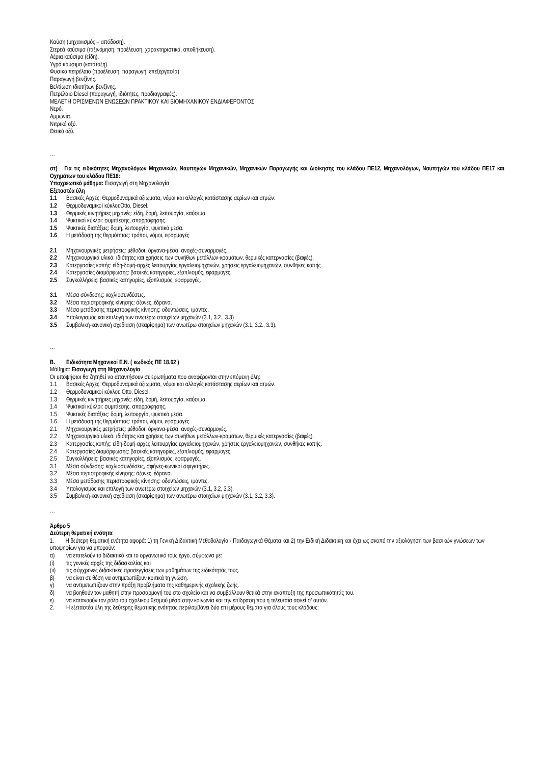Καύση (μηχανισμός – απόδοση).
Στερεά καύσιμα (ταξινόμηση, προέλευση, χαρακτηριστικά, αποθήκευση).
Αέρια καύσιμα (είδη).
Υγρά καύσιμα (κατάταξη).
Φυσικό πετρέλαιο (προέλευση, παραγωγή, επεξεργασία)
Παραγωγή βενζίνης.
Βελτίωση ιδιοτήτων βενζίνης.
Πετρέλαιο Diesel (παραγωγή, ιδιότητες, προδιαγραφές).
ΜΕΛΕΤΗ ΟΡΙΣΜΕΝΩΝ ΕΝΩΣΕΩΝ ΠΡΑΚΤΙΚΟΥ ΚΑΙ ΒΙΟΜΗΧΑΝΙΚΟΥ ΕΝΔΙΑΦΕΡΟΝΤΟΣ
Νερό.
Αμμωνία.
Νιτρικό οξύ.
Θειικό οξύ.
…
στ) Για τις ειδικότητες Μηχανολόγων Μηχανικών, Ναυπηγών Μηχανικών, Μηχανικών Παραγωγής και Διοίκησης του κλάδου ΠΕ12, Μηχανολόγων, Ναυπηγών του κλάδου ΠΕ17 και Οχημάτων του κλάδου ΠΕ18:
Υποχρεωτικό μάθημα: Εισαγωγή στη Μηχανολογία
Εξεταστέα ύλη
1.1 Βασικές Αρχές: Θερμοδυναμικά αξιώματα, νόμοι και αλλαγές κατάστασης αερίων και ατμών.
1.2 Θερμοδυναμικοί κύκλοι:Otto, Diesel.
1.3 Θερμικές κινητήριες μηχανές: είδη, δομή, λειτουργία, καύσιμα.
1.4 Ψυκτικοί κύκλοι: συμπίεσης, απορρόφησης.
1.5 Ψυκτικές διατάξεις: δομή, λειτουργία, ψυκτικά μέσα.
1.6 Η μετάδοση της θερμότητας: τρόποι, νόμοι, εφαρμογές
2.1 Μηχανουργικές μετρήσεις: μέθοδοι, όργανα-μέσα, ανοχές-συναρμογές.
2.2 Μηχανουργικά υλικά: ιδιότητες και χρήσεις των συνήθων μετάλλων-κραμάτων, θερμικές κατεργασίες (βαφές).
2.3 Κατεργασίες κοπής: είδη-δομή-αρχές λειτουργίας εργαλειομηχανών, χρήσεις εργαλειομηχανών, συνθήκες κοπής.
2.4 Κατεργασίες διαμόρφωσης: βασικές κατηγορίες, εξοπλισμός, εφαρμογές.
2.5 Συγκολλήσεις: βασικές κατηγορίες, εξοπλισμός, εφαρμογές.
3.1 Μέσα σύνδεσης: κοχλιοσυνδέσεις.
3.2 Μέσα περιστροφικής κίνησης: άξονες, έδρανα.
3.3 Μέσα μετάδοσης περιστροφικής κίνησης: οδοντώσεις, ιμάντες.
3.4 Υπολογισμός και επιλογή των ανωτέρω στοιχείων μηχανών (3.1, 3.2., 3.3)
3.5 Συμβολική-κανονική σχεδίαση (σκαρίφημα) των ανωτέρω στοιχείων μηχανών (3.1, 3.2., 3.3).
…
Β. Ειδικότητα Μηχανικοί Ε.Ν. ( κωδικός ΠΕ 18.62 )
Μάθημα: Εισαγωγή στη Μηχανολογία
Οι υποψήφιοι θα ζητηθεί να απαντήσουν σε ερωτήματα που αναφέρονται στην επόμενη ύλη:
1.1 Βασικές Αρχές: Θερμοδυναμικά αξιώματα, νόμοι και αλλαγές κατάστασης αερίων και ατμών.
1.2 Θερμοδυναμικοί κύκλοι: Otto, Diesel.
1.3 Θερμικές κινητήριες μηχανές: είδη, δομή, λειτουργία, καύσιμα.
1.4 Ψυκτικοί κύκλοι: συμπίεσης, απορρόφησης.
1.5 Ψυκτικές διατάξεις: δομή, λειτουργία, ψυκτικά μέσα.
1.6 Η μετάδοση της θερμότητας: τρόποι, νόμοι, εφαρμογές.
2.1 Μηχανουργικές μετρήσεις: μέθοδοι, όργανα-μέσα, ανοχές-συναρμογές.
2.2 Μηχανουργικά υλικά: ιδιότητες και χρήσεις των συνήθων μετάλλων-κραμάτων, θερμικές κατεργασίες (βαφές).
2.3 Κατεργασίες κοπής: είδη-δομή-αρχές λειτουργίας εργαλειομηχανών, χρήσεις εργαλειομηχανών, συνθήκες κοπής.
2.4 Κατεργασίες διαμόρφωσης: βασικές κατηγορίες, εξοπλισμός, εφαρμογές.
2.5 Συγκολλήσεις: βασικές κατηγορίες, εξοπλισμός, εφαρμογές.
3.1 Μέσα σύνδεσης: κοχλιοσυνδέσεις, σφήνες-κωνικοί σφιγκτήρες.
3.2 Μέσα περιστροφικής κίνησης: άξονες, έδρανα.
3.3 Μέσα μετάδοσης περιστροφικής κίνησης: οδοντώσεις, ιμάντες.
3.4 Υπολογισμός και επιλογή των ανωτέρω στοιχείων μηχανών (3.1, 3.2, 3.3).
3.5 Συμβολική-κανονική σχεδίαση (σκαρίφημα) των ανωτέρω στοιχείων μηχανών (3.1, 3.2, 3.3).
…
Άρθρο 5
Δεύτερη θεματική ενότητα
1. Η δεύτερη θεματική ενότητα αφορά: 1) τη Γενική Διδακτική Μεθοδολογία - Παιδαγωγικά Θέματα και 2) την Ειδική Διδακτική και έχει ως σκοπό την αξιολόγηση των βασικών γνώσεων των υποψηφίων για να μπορούν:
α) να επιτελούν το διδακτικό και το οργανωτικό τους έργο, σύμφωνα με:
(i) τις γενικές αρχές της διδασκαλίας και
(ii) τις σύγχρονες διδακτικές προσεγγίσεις των μαθημάτων της ειδικότητάς τους.
β) να είναι σε θέση να αντιμετωπίζουν κριτικά τη γνώση.
γ) να αντιμετωπίζουν στην πράξη προβλήματα της καθημερινής σχολικής ζωής.
δ) να βοηθούν τον μαθητή στην προσαρμογή του στο σχολείο και να συμβάλλουν θετικά στην ανάπτυξη της προσωπικότητάς του.
ε) να κατανοούν τον ρόλο του σχολικού θεσμού μέσα στην κοινωνία και την επίδραση που η τελευταία ασκεί σ’ αυτόν.
2. Η εξεταστέα ύλη της δεύτερης θεματικής ενότητας περιλαμβάνει δύο επί μέρους θέματα για όλους τους κλάδους: